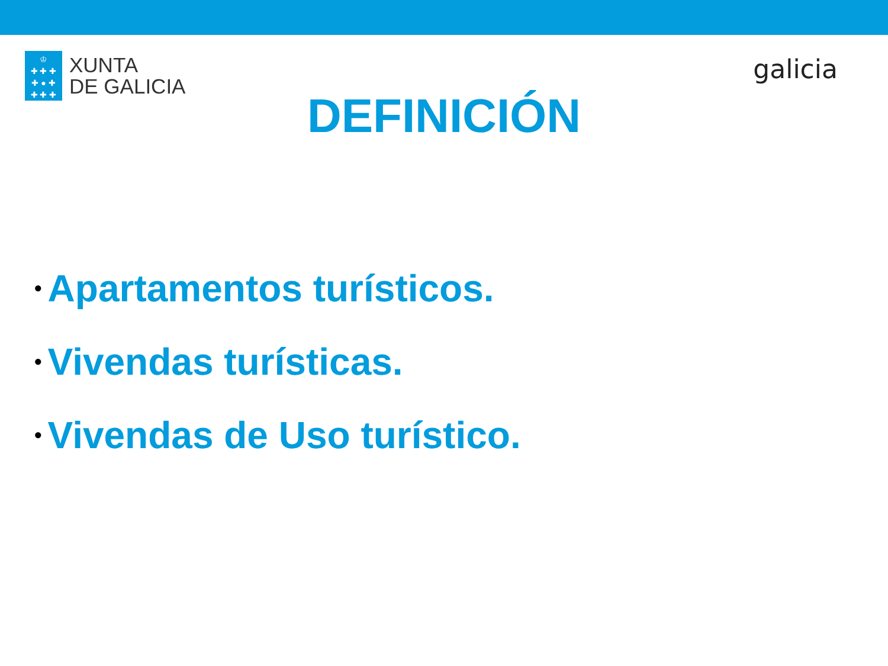♔
✚ ✚ ✚
✚ ● ✚
✚ ✚ ✚
XUNTA
DE GALICIA
galicia
DEFINICIÓN
• Apartamentos turísticos.
• Vivendas turísticas.
• Vivendas de Uso turístico.